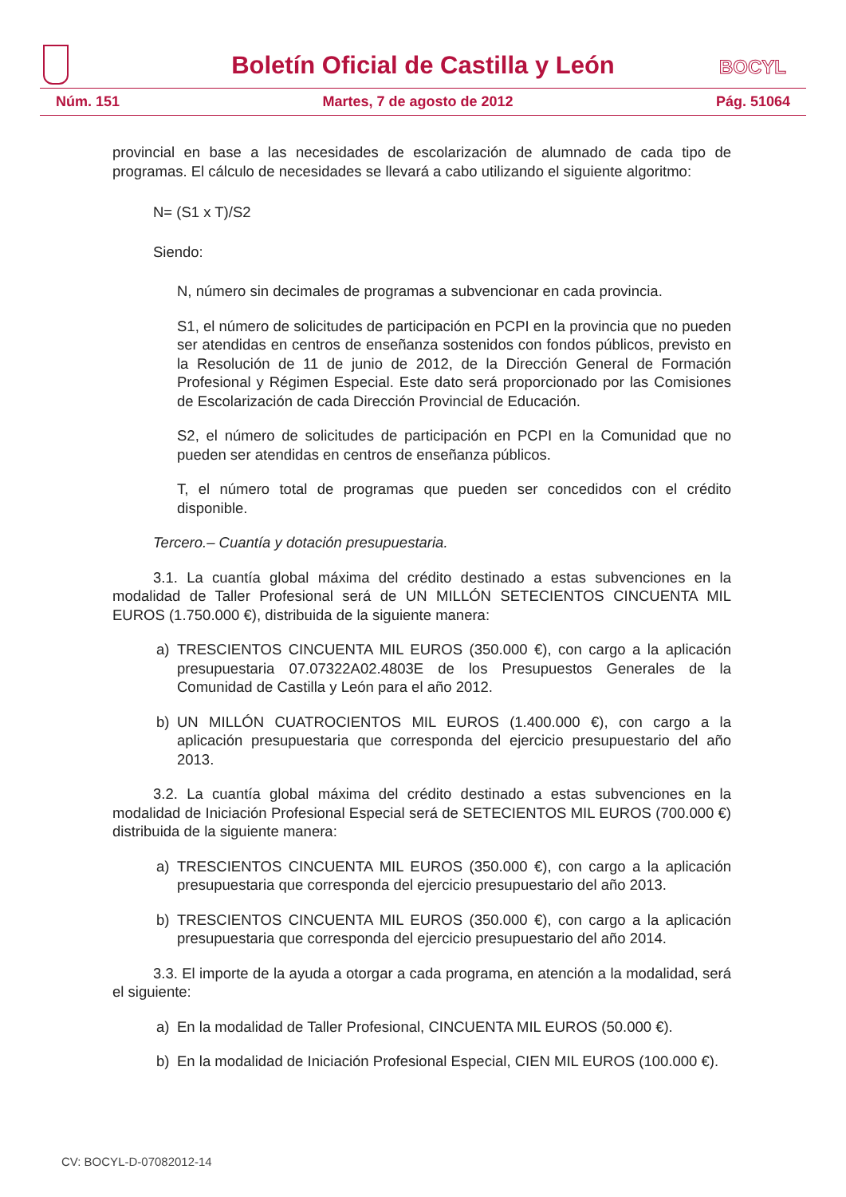Boletín Oficial de Castilla y León
BOCYL
Núm. 151 Martes, 7 de agosto de 2012 Pág. 51064
provincial en base a las necesidades de escolarización de alumnado de cada tipo de programas. El cálculo de necesidades se llevará a cabo utilizando el siguiente algoritmo:
N= (S1 x T)/S2
Siendo:
N, número sin decimales de programas a subvencionar en cada provincia.
S1, el número de solicitudes de participación en PCPI en la provincia que no pueden ser atendidas en centros de enseñanza sostenidos con fondos públicos, previsto en la Resolución de 11 de junio de 2012, de la Dirección General de Formación Profesional y Régimen Especial. Este dato será proporcionado por las Comisiones de Escolarización de cada Dirección Provincial de Educación.
S2, el número de solicitudes de participación en PCPI en la Comunidad que no pueden ser atendidas en centros de enseñanza públicos.
T, el número total de programas que pueden ser concedidos con el crédito disponible.
Tercero.– Cuantía y dotación presupuestaria.
3.1. La cuantía global máxima del crédito destinado a estas subvenciones en la modalidad de Taller Profesional será de UN MILLÓN SETECIENTOS CINCUENTA MIL EUROS (1.750.000 €), distribuida de la siguiente manera:
a) TRESCIENTOS CINCUENTA MIL EUROS (350.000 €), con cargo a la aplicación presupuestaria 07.07322A02.4803E de los Presupuestos Generales de la Comunidad de Castilla y León para el año 2012.
b) UN MILLÓN CUATROCIENTOS MIL EUROS (1.400.000 €), con cargo a la aplicación presupuestaria que corresponda del ejercicio presupuestario del año 2013.
3.2. La cuantía global máxima del crédito destinado a estas subvenciones en la modalidad de Iniciación Profesional Especial será de SETECIENTOS MIL EUROS (700.000 €) distribuida de la siguiente manera:
a) TRESCIENTOS CINCUENTA MIL EUROS (350.000 €), con cargo a la aplicación presupuestaria que corresponda del ejercicio presupuestario del año 2013.
b) TRESCIENTOS CINCUENTA MIL EUROS (350.000 €), con cargo a la aplicación presupuestaria que corresponda del ejercicio presupuestario del año 2014.
3.3. El importe de la ayuda a otorgar a cada programa, en atención a la modalidad, será el siguiente:
a) En la modalidad de Taller Profesional, CINCUENTA MIL EUROS (50.000 €).
b) En la modalidad de Iniciación Profesional Especial, CIEN MIL EUROS (100.000 €).
CV: BOCYL-D-07082012-14